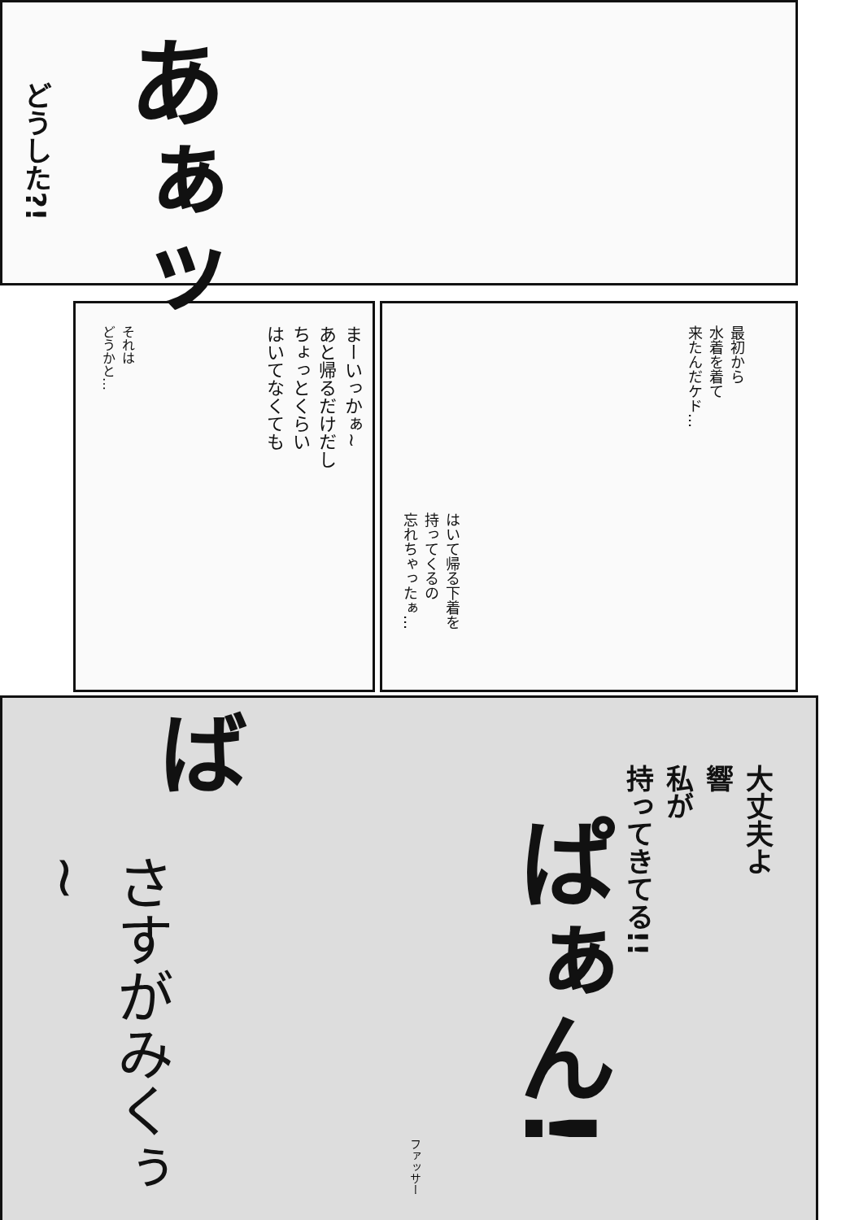どうした?!
あぁッ
最初から
水着を着て
来たんだケド…
はいて帰る下着を
持ってくるの
忘れちゃったぁ…
まーいっかぁ~
あと帰るだけだし
ちょっとくらい
はいてなくても
それは
どうかと…
大丈夫よ
響
私が
持ってきてる!!
ぱぁん!
ば
さすがみくぅ~
ファッサー